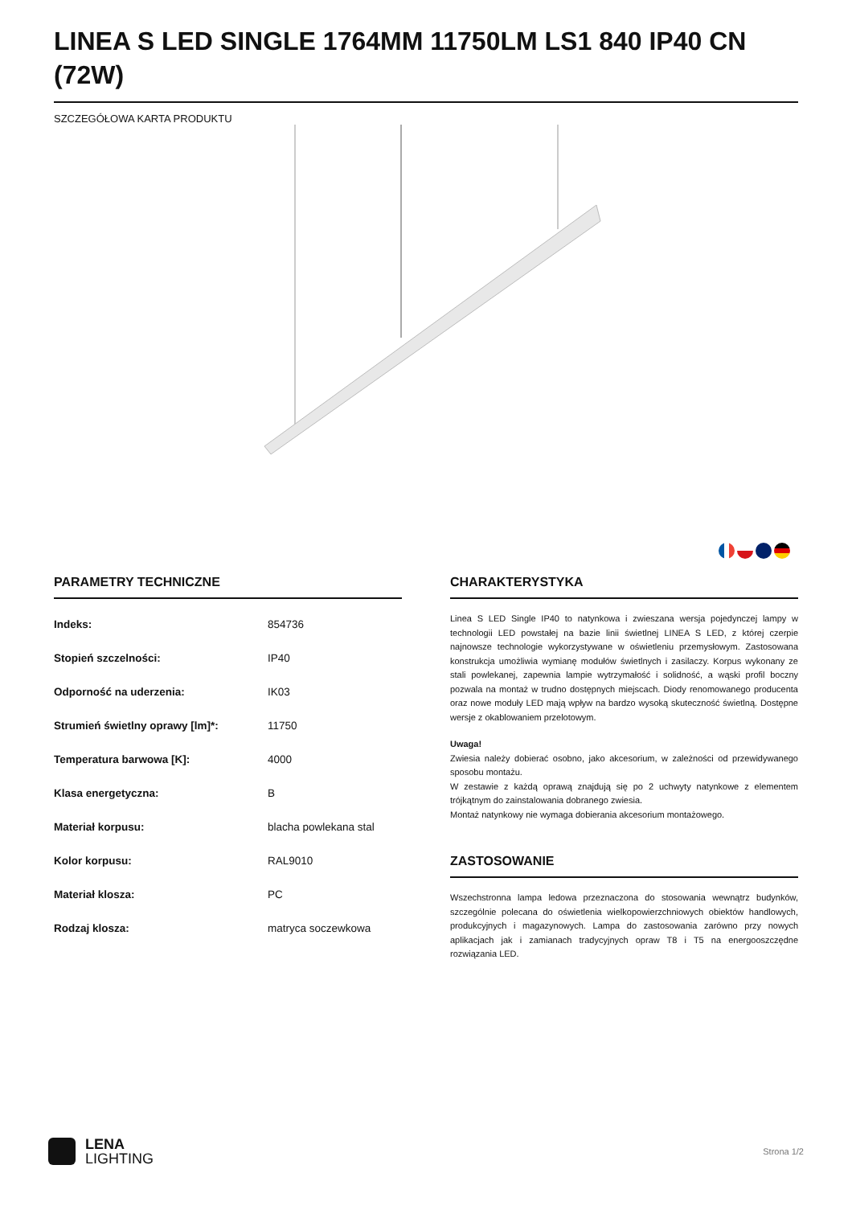LINEA S LED SINGLE 1764MM 11750LM LS1 840 IP40 CN (72W)
SZCZEGÓŁOWA KARTA PRODUKTU
PARAMETRY TECHNICZNE
| Indeks: | 854736 |
| Stopień szczelności: | IP40 |
| Odporność na uderzenia: | IK03 |
| Strumień świetlny oprawy [lm]*: | 11750 |
| Temperatura barwowa [K]: | 4000 |
| Klasa energetyczna: | B |
| Materiał korpusu: | blacha powlekana stal |
| Kolor korpusu: | RAL9010 |
| Materiał klosza: | PC |
| Rodzaj klosza: | matryca soczewkowa |
CHARAKTERYSTYKA
Linea S LED Single IP40 to natynkowa i zwieszana wersja pojedynczej lampy w technologii LED powstałej na bazie linii świetlnej LINEA S LED, z której czerpie najnowsze technologie wykorzystywane w oświetleniu przemysłowym. Zastosowana konstrukcja umożliwia wymianę modułów świetlnych i zasilaczy. Korpus wykonany ze stali powlekanej, zapewnia lampie wytrzymałość i solidność, a wąski profil boczny pozwala na montaż w trudno dostępnych miejscach. Diody renomowanego producenta oraz nowe moduły LED mają wpływ na bardzo wysoką skuteczność świetlną. Dostępne wersje z okablowaniem przelotowym.
Uwaga!
Zwiesia należy dobierać osobno, jako akcesorium, w zależności od przewidywanego sposobu montażu.
W zestawie z każdą oprawą znajdują się po 2 uchwyty natynkowe z elementem trójkątnym do zainstalowania dobranego zwiesia.
Montaż natynkowy nie wymaga dobierania akcesorium montażowego.
ZASTOSOWANIE
Wszechstronna lampa ledowa przeznaczona do stosowania wewnątrz budynków, szczególnie polecana do oświetlenia wielkopowierzchniowych obiektów handlowych, produkcyjnych i magazynowych. Lampa do zastosowania zarówno przy nowych aplikacjach jak i zamianach tradycyjnych opraw T8 i T5 na energooszczędne rozwiązania LED.
LENA
LIGHTING
Strona 1/2